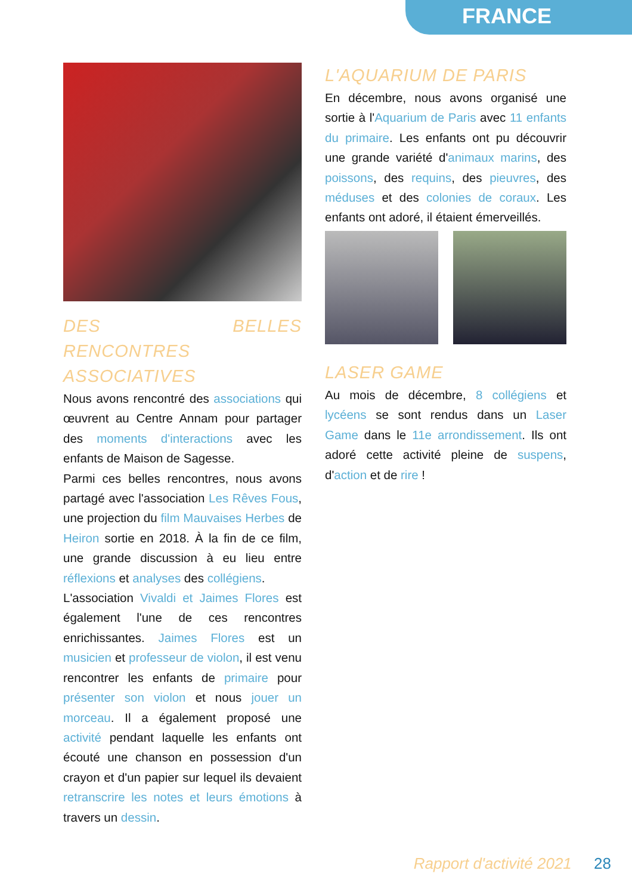FRANCE
DES BELLES RENCONTRES ASSOCIATIVES
Nous avons rencontré des associations qui œuvrent au Centre Annam pour partager des moments d'interactions avec les enfants de Maison de Sagesse.
Parmi ces belles rencontres, nous avons partagé avec l'association Les Rêves Fous, une projection du film Mauvaises Herbes de Heiron sortie en 2018. À la fin de ce film, une grande discussion à eu lieu entre réflexions et analyses des collégiens.
L'association Vivaldi et Jaimes Flores est également l'une de ces rencontres enrichissantes. Jaimes Flores est un musicien et professeur de violon, il est venu rencontrer les enfants de primaire pour présenter son violon et nous jouer un morceau. Il a également proposé une activité pendant laquelle les enfants ont écouté une chanson en possession d'un crayon et d'un papier sur lequel ils devaient retranscrire les notes et leurs émotions à travers un dessin.
L'AQUARIUM DE PARIS
En décembre, nous avons organisé une sortie à l'Aquarium de Paris avec 11 enfants du primaire. Les enfants ont pu découvrir une grande variété d'animaux marins, des poissons, des requins, des pieuvres, des méduses et des colonies de coraux. Les enfants ont adoré, il étaient émerveillés.
LASER GAME
Au mois de décembre, 8 collégiens et lycéens se sont rendus dans un Laser Game dans le 11e arrondissement. Ils ont adoré cette activité pleine de suspens, d'action et de rire !
Rapport d'activité 2021 28